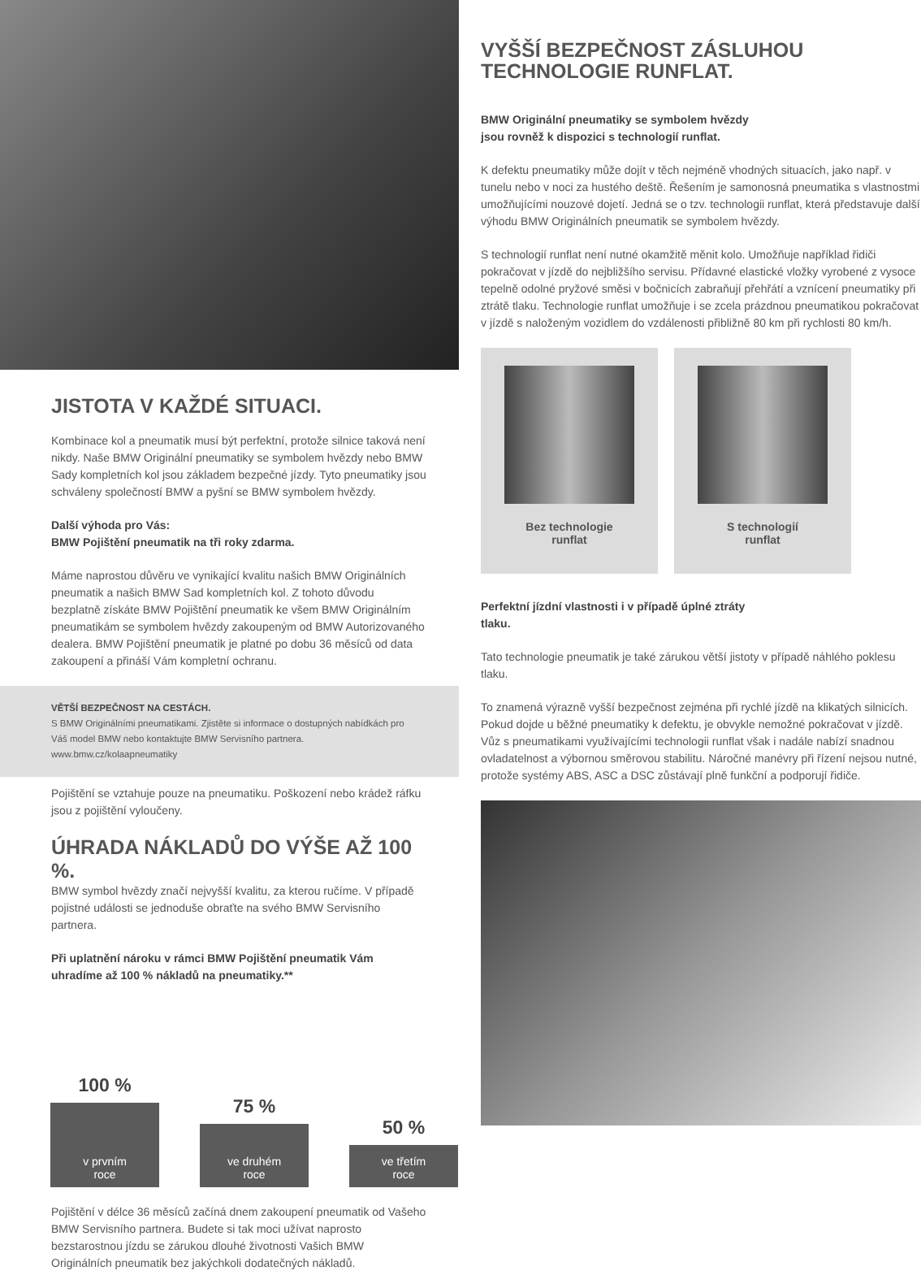JISTOTA V KAŽDÉ SITUACI.
Kombinace kol a pneumatik musí být perfektní, protože silnice taková není nikdy. Naše BMW Originální pneumatiky se symbolem hvězdy nebo BMW Sady kompletních kol jsou základem bezpečné jízdy. Tyto pneumatiky jsou schváleny společností BMW a pyšní se BMW symbolem hvězdy.
Další výhoda pro Vás:
BMW Pojištění pneumatik na tři roky zdarma.
Máme naprostou důvěru ve vynikající kvalitu našich BMW Originálních pneumatik a našich BMW Sad kompletních kol. Z tohoto důvodu bezplatně získáte BMW Pojištění pneumatik ke všem BMW Originálním pneumatikám se symbolem hvězdy zakoupeným od BMW Autorizovaného dealera. BMW Pojištění pneumatik je platné po dobu 36 měsíců od data zakoupení a přináší Vám kompletní ochranu.
VĚTŠÍ BEZPEČNOST NA CESTÁCH.
S BMW Originálními pneumatikami. Zjistěte si informace o dostupných nabídkách pro Váš model BMW nebo kontaktujte BMW Servisního partnera.
www.bmw.cz/kolaapneumatiky
Pojištění se vztahuje pouze na pneumatiku. Poškození nebo krádež ráfku jsou z pojištění vyloučeny.
ÚHRADA NÁKLADŮ DO VÝŠE AŽ 100 %.
BMW symbol hvězdy značí nejvyšší kvalitu, za kterou ručíme. V případě pojistné události se jednoduše obraťte na svého BMW Servisního partnera.
Při uplatnění nároku v rámci BMW Pojištění pneumatik Vám uhradíme až 100 % nákladů na pneumatiky.**
100 %
v prvním
roce
75 %
ve druhém
roce
50 %
ve třetím
roce
Pojištění v délce 36 měsíců začíná dnem zakoupení pneumatik od Vašeho BMW Servisního partnera. Budete si tak moci užívat naprosto bezstarostnou jízdu se zárukou dlouhé životnosti Vašich BMW Originálních pneumatik bez jakýchkoli dodatečných nákladů.
VYŠŠÍ BEZPEČNOST ZÁSLUHOU TECHNOLOGIE RUNFLAT.
BMW Originální pneumatiky se symbolem hvězdy
jsou rovněž k dispozici s technologií runflat.
K defektu pneumatiky může dojít v těch nejméně vhodných situacích, jako např. v tunelu nebo v noci za hustého deště. Řešením je samonosná pneumatika s vlastnostmi umožňujícími nouzové dojetí. Jedná se o tzv. technologii runflat, která představuje další výhodu BMW Originálních pneumatik se symbolem hvězdy.
S technologií runflat není nutné okamžitě měnit kolo. Umožňuje například řidiči pokračovat v jízdě do nejbližšího servisu. Přídavné elastické vložky vyrobené z vysoce tepelně odolné pryžové směsi v bočnicích zabraňují přehřátí a vznícení pneumatiky při ztrátě tlaku. Technologie runflat umožňuje i se zcela prázdnou pneumatikou pokračovat v jízdě s naloženým vozidlem do vzdálenosti přibližně 80 km při rychlosti 80 km/h.
Bez technologie
runflat
S technologií
runflat
Perfektní jízdní vlastnosti i v případě úplné ztráty
tlaku.
Tato technologie pneumatik je také zárukou větší jistoty v případě náhlého poklesu tlaku.
To znamená výrazně vyšší bezpečnost zejména při rychlé jízdě na klikatých silnicích. Pokud dojde u běžné pneumatiky k defektu, je obvykle nemožné pokračovat v jízdě. Vůz s pneumatikami využívajícími technologii runflat však i nadále nabízí snadnou ovladatelnost a výbornou směrovou stabilitu. Náročné manévry při řízení nejsou nutné, protože systémy ABS, ASC a DSC zůstávají plně funkční a podporují řidiče.